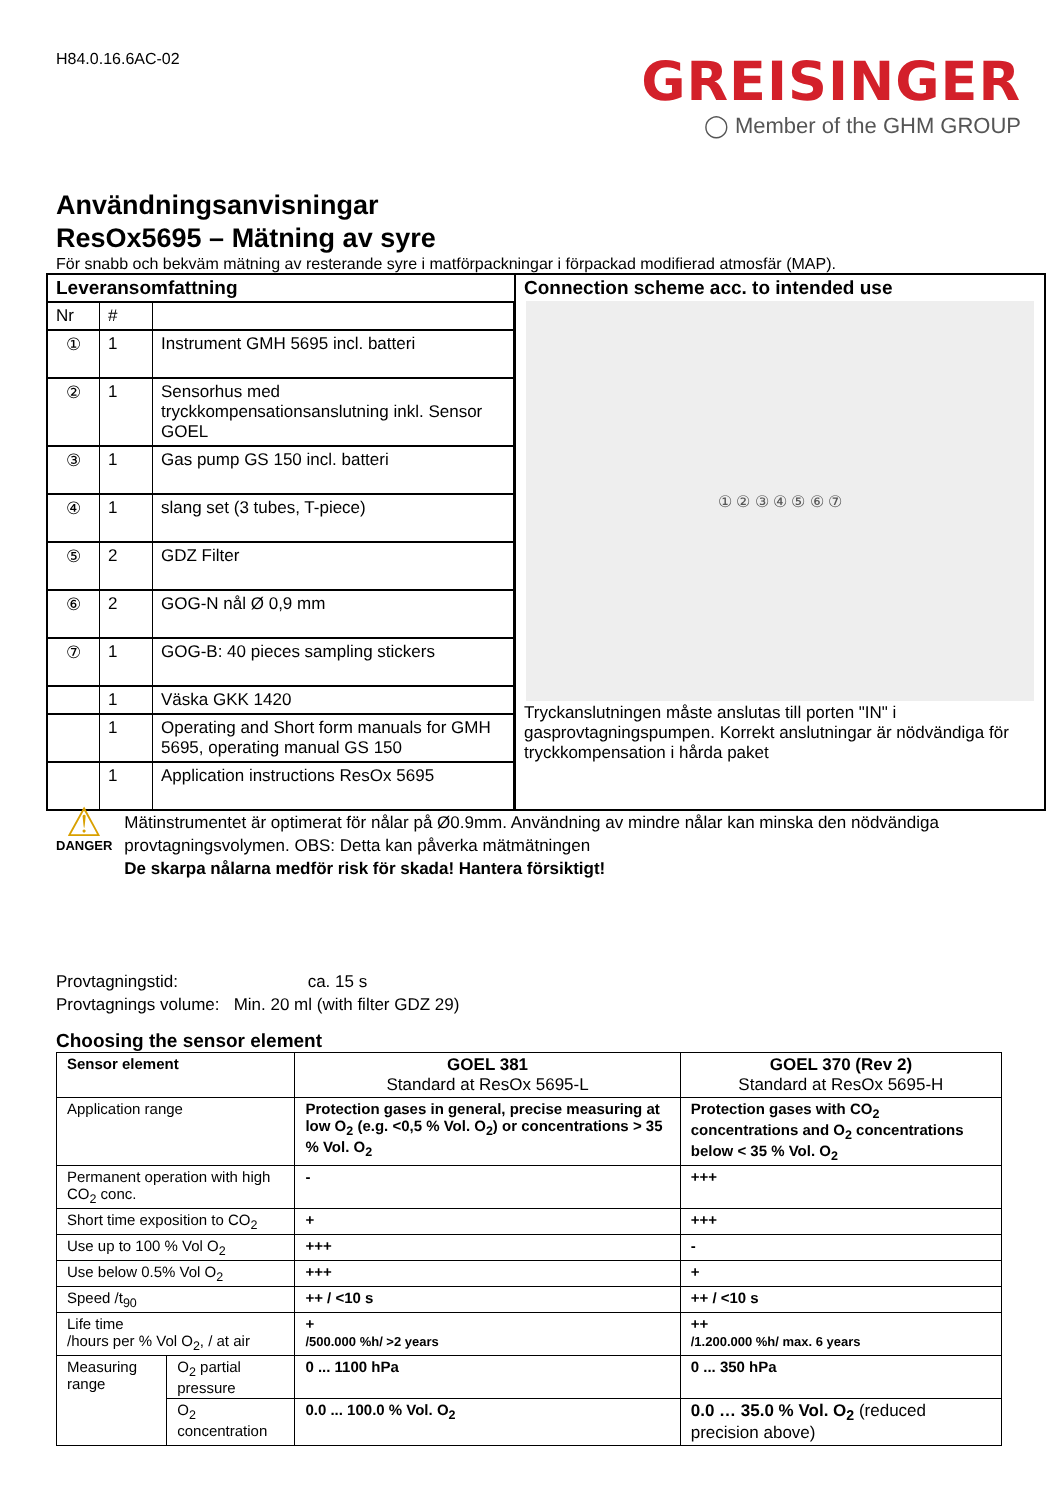H84.0.16.6AC-02
GREISINGER
◯ Member of the GHM GROUP
Användningsanvisningar
ResOx5695 – Mätning av syre
För snabb och bekväm mätning av resterande syre i matförpackningar i förpackad modifierad atmosfär (MAP).
| Leveransomfattning / Nr / # / / / ① / 1 / Instrument GMH 5695 incl. batteri / / ② / 1 / Sensorhus med tryckkompensationsanslutning inkl. Sensor GOEL / / ③ / 1 / Gas pump GS 150 incl. batteri / / ④ / 1 / slang set (3 tubes, T-piece) / / ⑤ / 2 / GDZ Filter / / ⑥ / 2 / GOG-N nål Ø 0,9 mm / / ⑦ / 1 / GOG-B: 40 pieces sampling stickers / / / 1 / Väska GKK 1420 / / / 1 / Operating and Short form manuals for GMH 5695, operating manual GS 150 / / / 1 / Application instructions ResOx 5695 / | Connection scheme acc. to intended use ① ② ③ ④ ⑤ ⑥ ⑦ Tryckanslutningen måste anslutas till porten "IN" i gasprovtagningspumpen. Korrekt anslutningar är nödvändiga för tryckkompensation i hårda paket |
⚠
DANGER
Mätinstrumentet är optimerat för nålar på Ø0.9mm. Användning av mindre nålar kan minska den nödvändiga provtagningsvolymen. OBS: Detta kan påverka mätmätningen
De skarpa nålarna medför risk för skada! Hantera försiktigt!
Provtagningstid: ca. 15 s
Provtagnings volume: Min. 20 ml (with filter GDZ 29)
Choosing the sensor element
| Sensor element | | GOEL 381 Standard at ResOx 5695-L | GOEL 370 (Rev 2) Standard at ResOx 5695-H |
| --- | --- | --- | --- |
| Application range | | Protection gases in general, precise measuring at low O<sub>2</sub> (e.g. <0,5 % Vol. O<sub>2</sub>) or concentrations > 35 % Vol. O<sub>2</sub> | Protection gases with CO<sub>2</sub> concentrations and O<sub>2</sub> concentrations below < 35 % Vol. O<sub>2</sub> |
| Permanent operation with high CO<sub>2</sub> conc. | | - | +++ |
| Short time exposition to CO<sub>2</sub> | | + | +++ |
| Use up to 100 % Vol O<sub>2</sub> | | +++ | - |
| Use below 0.5% Vol O<sub>2</sub> | | +++ | + |
| Speed /t<sub>90</sub> | | ++ / <10 s | ++ / <10 s |
| Life time /hours per % Vol O<sub>2</sub>, / at air | | + /500.000 %h/ >2 years | ++ /1.200.000 %h/ max. 6 years |
| Measuring range | O<sub>2</sub> partial pressure | 0 ... 1100 hPa | 0 ... 350 hPa |
| | O<sub>2</sub> concentration | 0.0 ... 100.0 % Vol. O<sub>2</sub> | 0.0 … 35.0 % Vol. O<sub>2</sub> (reduced precision above) |